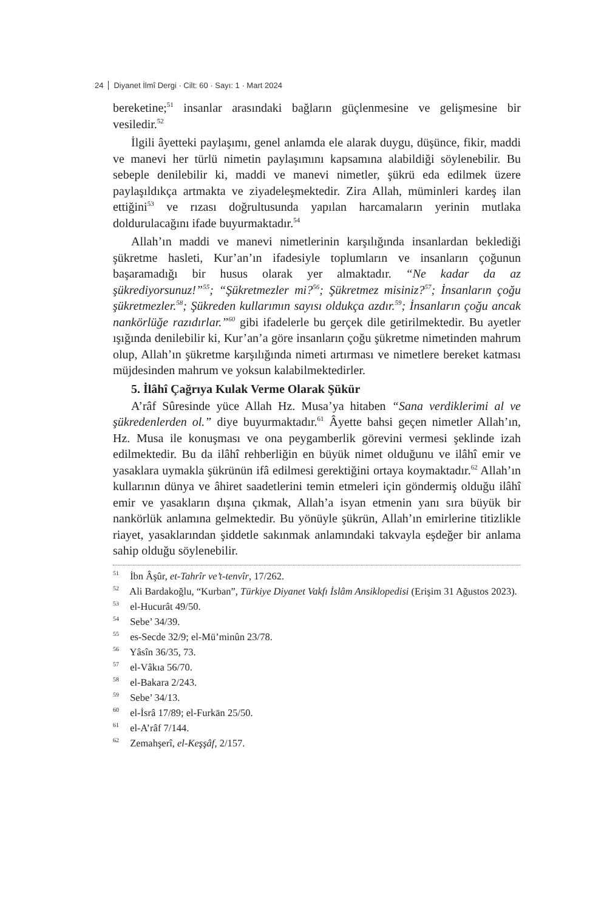24 Diyanet İlmî Dergi · Cilt: 60 · Sayı: 1 · Mart 2024
bereketine;<sup>51</sup> insanlar arasındaki bağların güçlenmesine ve gelişmesine bir vesiledir.<sup>52</sup>
İlgili âyetteki paylaşımı, genel anlamda ele alarak duygu, düşünce, fikir, maddi ve manevi her türlü nimetin paylaşımını kapsamına alabildiği söylenebilir. Bu sebeple denilebilir ki, maddi ve manevi nimetler, şükrü eda edilmek üzere paylaşıldıkça artmakta ve ziyadeleşmektedir. Zira Allah, müminleri kardeş ilan ettiğini<sup>53</sup> ve rızası doğrultusunda yapılan harcamaların yerinin mutlaka doldurulacağını ifade buyurmaktadır.<sup>54</sup>
Allah’ın maddi ve manevi nimetlerinin karşılığında insanlardan beklediği şükretme hasleti, Kur’an’ın ifadesiyle toplumların ve insanların çoğunun başaramadığı bir husus olarak yer almaktadır. “Ne kadar da az şükrediyorsunuz!”<sup>55</sup>; “Şükretmezler mi?<sup>56</sup>; Şükretmez misiniz?<sup>57</sup>; İnsanların çoğu şükretmezler.<sup>58</sup>; Şükreden kullarımın sayısı oldukça azdır.<sup>59</sup>; İnsanların çoğu ancak nankörlüğe razıdırlar.”<sup>60</sup> gibi ifadelerle bu gerçek dile getirilmektedir. Bu ayetler ışığında denilebilir ki, Kur’an’a göre insanların çoğu şükretme nimetinden mahrum olup, Allah’ın şükretme karşılığında nimeti artırması ve nimetlere bereket katması müjdesinden mahrum ve yoksun kalabilmektedirler.
5. İlâhî Çağrıya Kulak Verme Olarak Şükür
A’râf Sûresinde yüce Allah Hz. Musa’ya hitaben “Sana verdiklerimi al ve şükredenlerden ol.” diye buyurmaktadır.<sup>61</sup> Âyette bahsi geçen nimetler Allah’ın, Hz. Musa ile konuşması ve ona peygamberlik görevini vermesi şeklinde izah edilmektedir. Bu da ilâhî rehberliğin en büyük nimet olduğunu ve ilâhî emir ve yasaklara uymakla şükrünün ifâ edilmesi gerektiğini ortaya koymaktadır.<sup>62</sup> Allah’ın kullarının dünya ve âhiret saadetlerini temin etmeleri için göndermiş olduğu ilâhî emir ve yasakların dışına çıkmak, Allah’a isyan etmenin yanı sıra büyük bir nankörlük anlamına gelmektedir. Bu yönüyle şükrün, Allah’ın emirlerine titizlikle riayet, yasaklarından şiddetle sakınmak anlamındaki takvayla eşdeğer bir anlama sahip olduğu söylenebilir.
<sup>51</sup> İbn Âşûr, et-Tahrîr ve’t-tenvîr, 17/262.
<sup>52</sup> Ali Bardakoğlu, “Kurban”, Türkiye Diyanet Vakfı İslâm Ansiklopedisi (Erişim 31 Ağustos 2023).
<sup>53</sup> el-Hucurât 49/50.
<sup>54</sup> Sebe’ 34/39.
<sup>55</sup> es-Secde 32/9; el-Mü’minûn 23/78.
<sup>56</sup> Yâsîn 36/35, 73.
<sup>57</sup> el-Vâkıa 56/70.
<sup>58</sup> el-Bakara 2/243.
<sup>59</sup> Sebe’ 34/13.
<sup>60</sup> el-İsrâ 17/89; el-Furkān 25/50.
<sup>61</sup> el-A’râf 7/144.
<sup>62</sup> Zemahşerî, el-Keşşâf, 2/157.